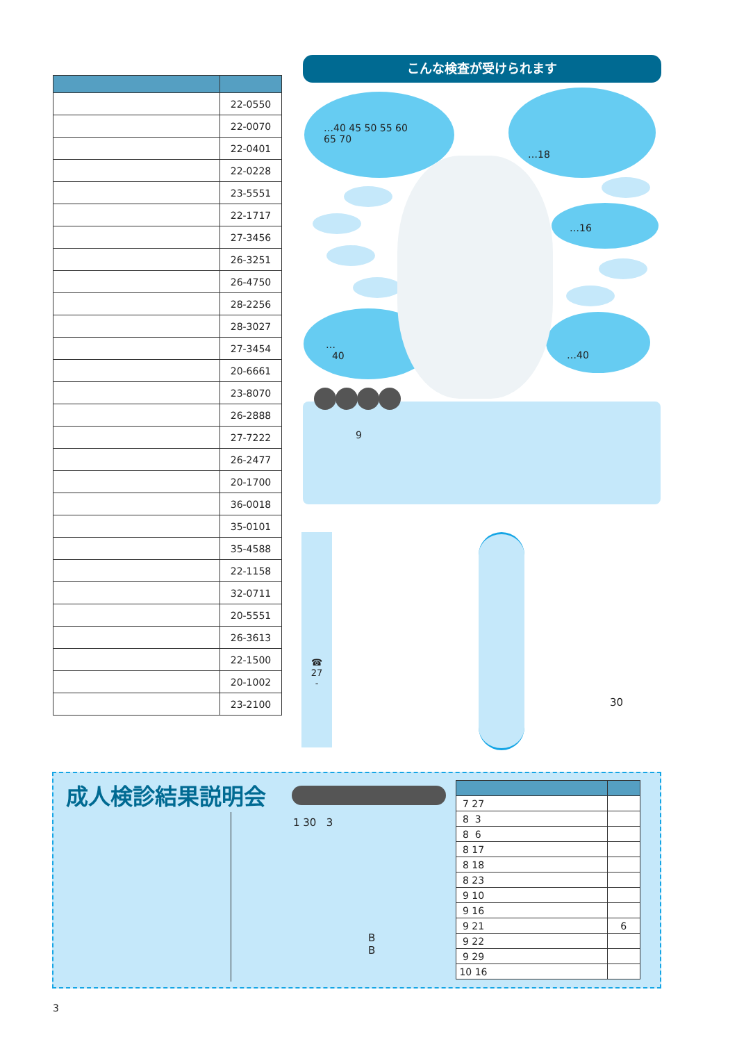| | 22-0550 |
| | 22-0070 |
| | 22-0401 |
| | 22-0228 |
| | 23-5551 |
| | 22-1717 |
| | 27-3456 |
| | 26-3251 |
| | 26-4750 |
| | 28-2256 |
| | 28-3027 |
| | 27-3454 |
| | 20-6661 |
| | 23-8070 |
| | 26-2888 |
| | 27-7222 |
| | 26-2477 |
| | 20-1700 |
| | 36-0018 |
| | 35-0101 |
| | 35-4588 |
| | 22-1158 |
| | 32-0711 |
| | 20-5551 |
| | 26-3613 |
| | 22-1500 |
| | 20-1002 |
| | 23-2100 |
こんな検査が受けられます
…40 45 50 55 60
65 70
…18
…16
…
40
…40
9
☎
27
-
30
成人検診結果説明会
1 30 3
B
B
| 7 27 | |
| 8 3 | |
| 8 6 | |
| 8 17 | |
| 8 18 | |
| 8 23 | |
| 9 10 | |
| 9 16 | |
| 9 21 | 6 |
| 9 22 | |
| 9 29 | |
| 10 16 | |
3